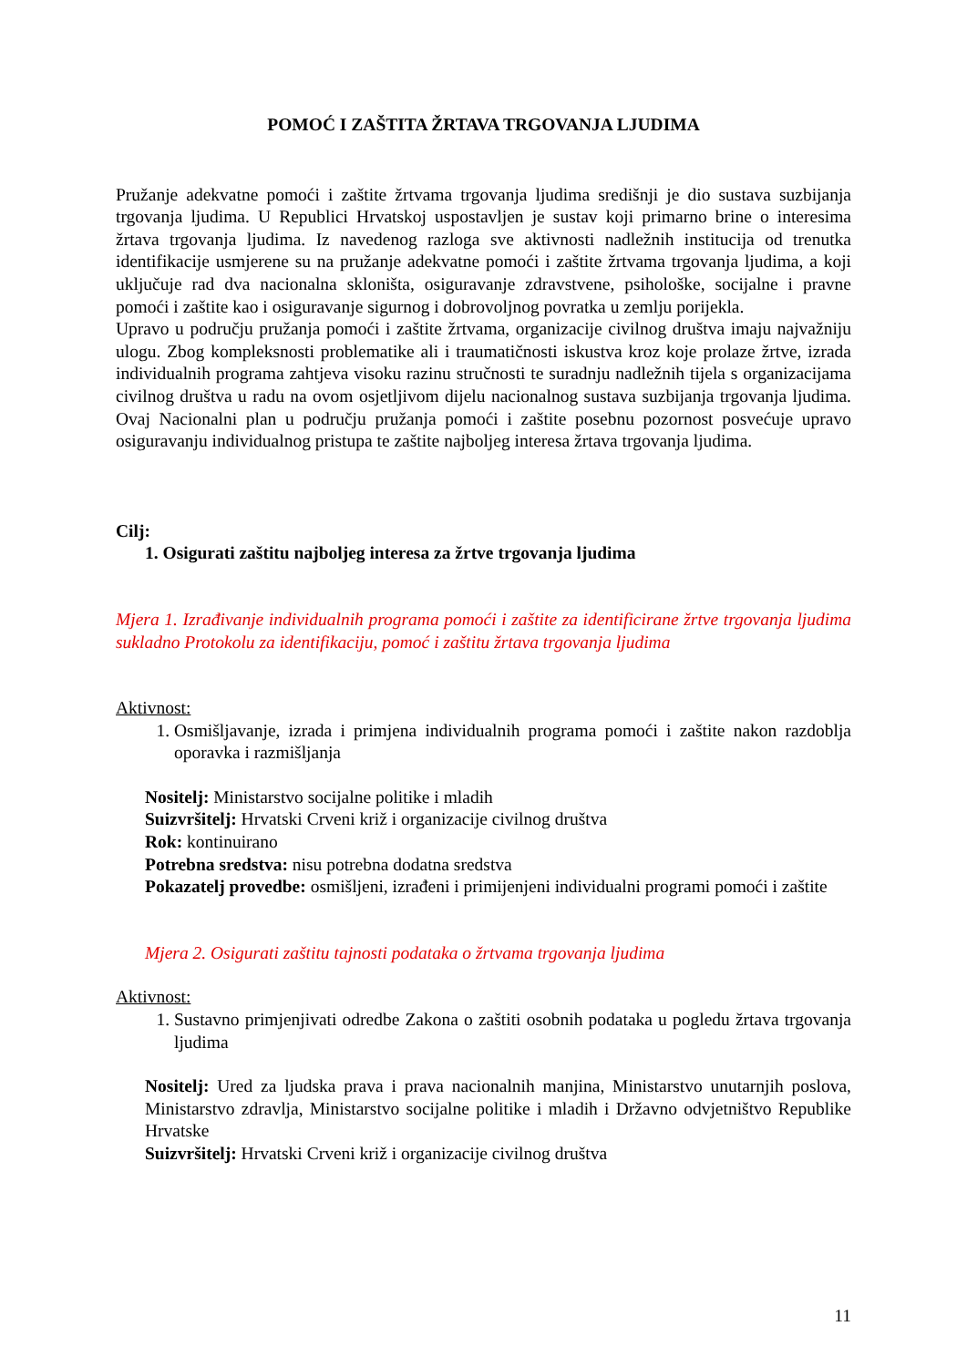POMOĆ I ZAŠTITA ŽRTAVA TRGOVANJA LJUDIMA
Pružanje adekvatne pomoći i zaštite žrtvama trgovanja ljudima središnji je dio sustava suzbijanja trgovanja ljudima. U Republici Hrvatskoj uspostavljen je sustav koji primarno brine o interesima žrtava trgovanja ljudima. Iz navedenog razloga sve aktivnosti nadležnih institucija od trenutka identifikacije usmjerene su na pružanje adekvatne pomoći i zaštite žrtvama trgovanja ljudima, a koji uključuje rad dva nacionalna skloništa, osiguravanje zdravstvene, psihološke, socijalne i pravne pomoći i zaštite kao i osiguravanje sigurnog i dobrovoljnog povratka u zemlju porijekla.
Upravo u području pružanja pomoći i zaštite žrtvama, organizacije civilnog društva imaju najvažniju ulogu. Zbog kompleksnosti problematike ali i traumatičnosti iskustva kroz koje prolaze žrtve, izrada individualnih programa zahtjeva visoku razinu stručnosti te suradnju nadležnih tijela s organizacijama civilnog društva u radu na ovom osjetljivom dijelu nacionalnog sustava suzbijanja trgovanja ljudima. Ovaj Nacionalni plan u području pružanja pomoći i zaštite posebnu pozornost posvećuje upravo osiguravanju individualnog pristupa te zaštite najboljeg interesa žrtava trgovanja ljudima.
Cilj:
1. Osigurati zaštitu najboljeg interesa za žrtve trgovanja ljudima
Mjera 1. Izrađivanje individualnih programa pomoći i zaštite za identificirane žrtve trgovanja ljudima sukladno Protokolu za identifikaciju, pomoć i zaštitu žrtava trgovanja ljudima
Aktivnost:
1. Osmišljavanje, izrada i primjena individualnih programa pomoći i zaštite nakon razdoblja oporavka i razmišljanja
Nositelj: Ministarstvo socijalne politike i mladih
Suizvršitelj: Hrvatski Crveni križ i organizacije civilnog društva
Rok: kontinuirano
Potrebna sredstva: nisu potrebna dodatna sredstva
Pokazatelj provedbe: osmišljeni, izrađeni i primijenjeni individualni programi pomoći i zaštite
Mjera 2. Osigurati zaštitu tajnosti podataka o žrtvama trgovanja ljudima
Aktivnost:
1. Sustavno primjenjivati odredbe Zakona o zaštiti osobnih podataka u pogledu žrtava trgovanja ljudima
Nositelj: Ured za ljudska prava i prava nacionalnih manjina, Ministarstvo unutarnjih poslova, Ministarstvo zdravlja, Ministarstvo socijalne politike i mladih i Državno odvjetništvo Republike Hrvatske
Suizvršitelj: Hrvatski Crveni križ i organizacije civilnog društva
11